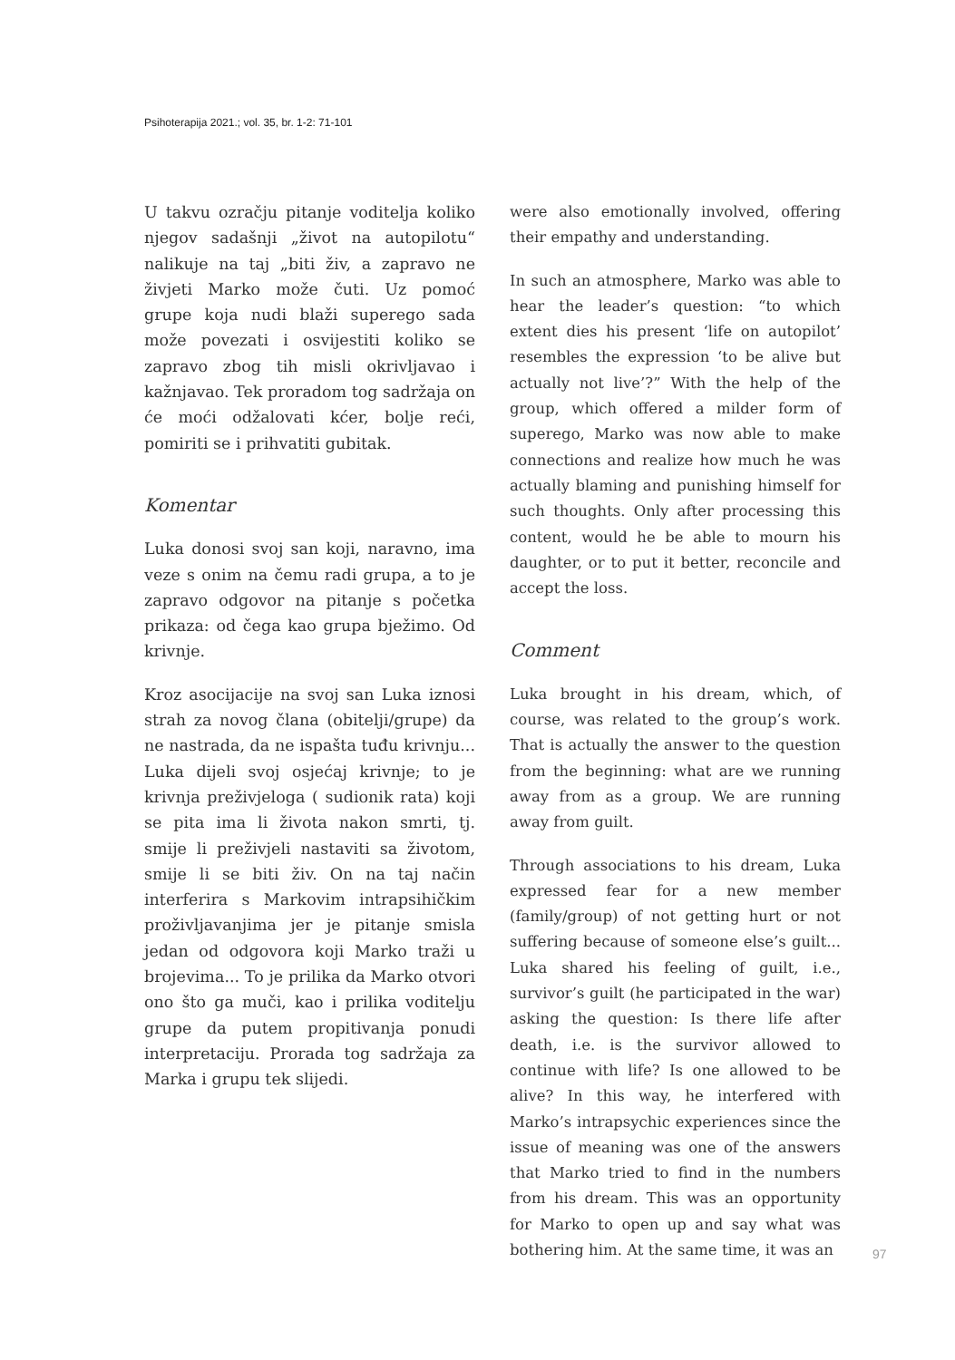Psihoterapija 2021.; vol. 35, br. 1-2: 71-101
U takvu ozračju pitanje voditelja koliko njegov sadašnji „život na autopilotu“ nalikuje na taj „biti živ, a zapravo ne živjeti Marko može čuti. Uz pomoć grupe koja nudi blaži superego sada može povezati i osvijestiti koliko se zapravo zbog tih misli okrivljavao i kažnjavao. Tek proradom tog sadržaja on će moći odžalovati kćer, bolje reći, pomiriti se i prihvatiti gubitak.
Komentar
Luka donosi svoj san koji, naravno, ima veze s onim na čemu radi grupa, a to je zapravo odgovor na pitanje s početka prikaza: od čega kao grupa bježimo. Od krivnje.
Kroz asocijacije na svoj san Luka iznosi strah za novog člana (obitelji/grupe) da ne nastrada, da ne ispašta tuđu krivnju... Luka dijeli svoj osjećaj krivnje; to je krivnja preživjeloga ( sudionik rata) koji se pita ima li života nakon smrti, tj. smije li preživjeli nastaviti sa životom, smije li se biti živ. On na taj način interferira s Markovim intrapsihičkim proživljavanjima jer je pitanje smisla jedan od odgovora koji Marko traži u brojevima... To je prilika da Marko otvori ono što ga muči, kao i prilika voditelju grupe da putem propitivanja ponudi interpretaciju. Prorada tog sadržaja za Marka i grupu tek slijedi.
were also emotionally involved, offering their empathy and understanding.
In such an atmosphere, Marko was able to hear the leader’s question: “to which extent dies his present ‘life on autopilot’ resembles the expression ‘to be alive but actually not live’?” With the help of the group, which offered a milder form of superego, Marko was now able to make connections and realize how much he was actually blaming and punishing himself for such thoughts. Only after processing this content, would he be able to mourn his daughter, or to put it better, reconcile and accept the loss.
Comment
Luka brought in his dream, which, of course, was related to the group’s work. That is actually the answer to the question from the beginning: what are we running away from as a group. We are running away from guilt.
Through associations to his dream, Luka expressed fear for a new member (family/group) of not getting hurt or not suffering because of someone else’s guilt... Luka shared his feeling of guilt, i.e., survivor’s guilt (he participated in the war) asking the question: Is there life after death, i.e. is the survivor allowed to continue with life? Is one allowed to be alive? In this way, he interfered with Marko’s intrapsychic experiences since the issue of meaning was one of the answers that Marko tried to find in the numbers from his dream. This was an opportunity for Marko to open up and say what was bothering him. At the same time, it was an
97